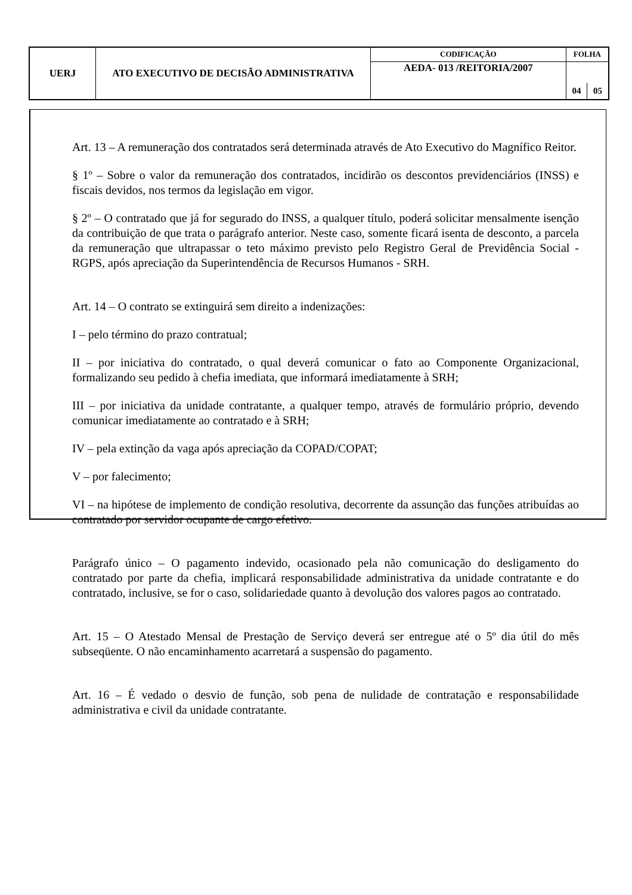| UERJ | ATO EXECUTIVO DE DECISÃO ADMINISTRATIVA | CODIFICAÇÃO | FOLHA | |
| | | AEDA- 013 /REITORIA/2007 | | |
| | | | 04 | 05 |
Art. 13 – A remuneração dos contratados será determinada através de Ato Executivo do Magnífico Reitor.
§ 1º – Sobre o valor da remuneração dos contratados, incidirão os descontos previdenciários (INSS) e fiscais devidos, nos termos da legislação em vigor.
§ 2º – O contratado que já for segurado do INSS, a qualquer título, poderá solicitar mensalmente isenção da contribuição de que trata o parágrafo anterior. Neste caso, somente ficará isenta de desconto, a parcela da remuneração que ultrapassar o teto máximo previsto pelo Registro Geral de Previdência Social - RGPS, após apreciação da Superintendência de Recursos Humanos - SRH.
Art. 14 – O contrato se extinguirá sem direito a indenizações:
I – pelo término do prazo contratual;
II – por iniciativa do contratado, o qual deverá comunicar o fato ao Componente Organizacional, formalizando seu pedido à chefia imediata, que informará imediatamente à SRH;
III – por iniciativa da unidade contratante, a qualquer tempo, através de formulário próprio, devendo comunicar imediatamente ao contratado e à SRH;
IV – pela extinção da vaga após apreciação da COPAD/COPAT;
V – por falecimento;
VI – na hipótese de implemento de condição resolutiva, decorrente da assunção das funções atribuídas ao contratado por servidor ocupante de cargo efetivo.
Parágrafo único – O pagamento indevido, ocasionado pela não comunicação do desligamento do contratado por parte da chefia, implicará responsabilidade administrativa da unidade contratante e do contratado, inclusive, se for o caso, solidariedade quanto à devolução dos valores pagos ao contratado.
Art. 15 – O Atestado Mensal de Prestação de Serviço deverá ser entregue até o 5º dia útil do mês subseqüente. O não encaminhamento acarretará a suspensão do pagamento.
Art. 16 – É vedado o desvio de função, sob pena de nulidade de contratação e responsabilidade administrativa e civil da unidade contratante.